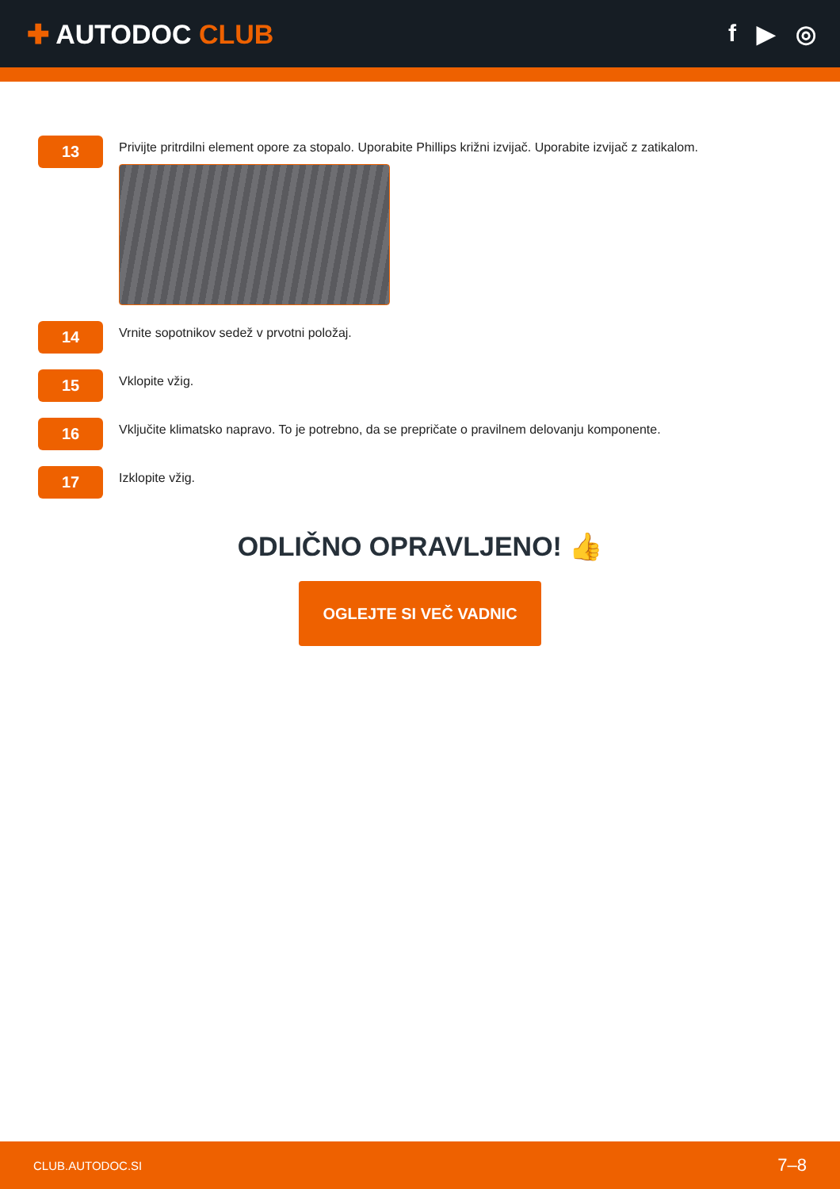✚ AUTODOC CLUB f ▶ ◎
13
Privijte pritrdilni element opore za stopalo. Uporabite Phillips križni izvijač. Uporabite izvijač z zatikalom.
14
Vrnite sopotnikov sedež v prvotni položaj.
15
Vklopite vžig.
16
Vključite klimatsko napravo. To je potrebno, da se prepričate o pravilnem delovanju komponente.
17
Izklopite vžig.
ODLIČNO OPRAVLJENO! 👍
OGLEJTE SI VEČ VADNIC
CLUB.AUTODOC.SI 7–8